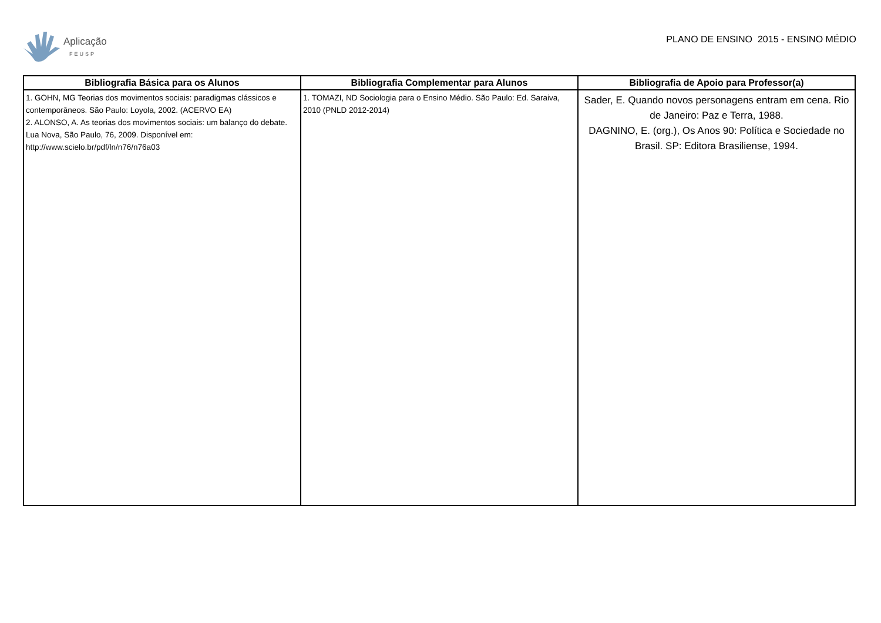Aplicação
FEUSP
PLANO DE ENSINO 2015 - ENSINO MÉDIO
| Bibliografia Básica para os Alunos | Bibliografia Complementar para Alunos | Bibliografia de Apoio para Professor(a) |
| --- | --- | --- |
| 1. GOHN, MG Teorias dos movimentos sociais: paradigmas clássicos e contemporâneos. São Paulo: Loyola, 2002. (ACERVO EA) 2. ALONSO, A. As teorias dos movimentos sociais: um balanço do debate. Lua Nova, São Paulo, 76, 2009. Disponível em: http://www.scielo.br/pdf/ln/n76/n76a03 | 1. TOMAZI, ND Sociologia para o Ensino Médio. São Paulo: Ed. Saraiva, 2010 (PNLD 2012-2014) | Sader, E. Quando novos personagens entram em cena. Rio de Janeiro: Paz e Terra, 1988. DAGNINO, E. (org.), Os Anos 90: Política e Sociedade no Brasil. SP: Editora Brasiliense, 1994. |